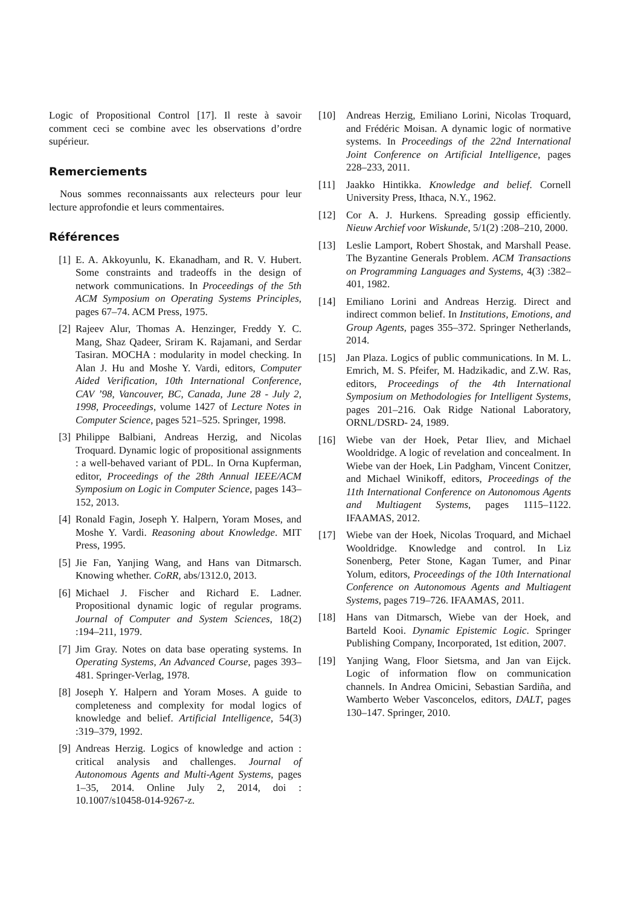Logic of Propositional Control [17]. Il reste à savoir comment ceci se combine avec les observations d’ordre supérieur.
Remerciements
Nous sommes reconnaissants aux relecteurs pour leur lecture approfondie et leurs commentaires.
Références
[1] E. A. Akkoyunlu, K. Ekanadham, and R. V. Hubert. Some constraints and tradeoffs in the design of network communications. In Proceedings of the 5th ACM Symposium on Operating Systems Principles, pages 67–74. ACM Press, 1975.
[2] Rajeev Alur, Thomas A. Henzinger, Freddy Y. C. Mang, Shaz Qadeer, Sriram K. Rajamani, and Serdar Tasiran. MOCHA : modularity in model checking. In Alan J. Hu and Moshe Y. Vardi, editors, Computer Aided Verification, 10th International Conference, CAV ’98, Vancouver, BC, Canada, June 28 - July 2, 1998, Proceedings, volume 1427 of Lecture Notes in Computer Science, pages 521–525. Springer, 1998.
[3] Philippe Balbiani, Andreas Herzig, and Nicolas Troquard. Dynamic logic of propositional assignments : a well-behaved variant of PDL. In Orna Kupferman, editor, Proceedings of the 28th Annual IEEE/ACM Symposium on Logic in Computer Science, pages 143–152, 2013.
[4] Ronald Fagin, Joseph Y. Halpern, Yoram Moses, and Moshe Y. Vardi. Reasoning about Knowledge. MIT Press, 1995.
[5] Jie Fan, Yanjing Wang, and Hans van Ditmarsch. Knowing whether. CoRR, abs/1312.0, 2013.
[6] Michael J. Fischer and Richard E. Ladner. Propositional dynamic logic of regular programs. Journal of Computer and System Sciences, 18(2) :194–211, 1979.
[7] Jim Gray. Notes on data base operating systems. In Operating Systems, An Advanced Course, pages 393–481. Springer-Verlag, 1978.
[8] Joseph Y. Halpern and Yoram Moses. A guide to completeness and complexity for modal logics of knowledge and belief. Artificial Intelligence, 54(3) :319–379, 1992.
[9] Andreas Herzig. Logics of knowledge and action : critical analysis and challenges. Journal of Autonomous Agents and Multi-Agent Systems, pages 1–35, 2014. Online July 2, 2014, doi : 10.1007/s10458-014-9267-z.
[10] Andreas Herzig, Emiliano Lorini, Nicolas Troquard, and Frédéric Moisan. A dynamic logic of normative systems. In Proceedings of the 22nd International Joint Conference on Artificial Intelligence, pages 228–233, 2011.
[11] Jaakko Hintikka. Knowledge and belief. Cornell University Press, Ithaca, N.Y., 1962.
[12] Cor A. J. Hurkens. Spreading gossip efficiently. Nieuw Archief voor Wiskunde, 5/1(2) :208–210, 2000.
[13] Leslie Lamport, Robert Shostak, and Marshall Pease. The Byzantine Generals Problem. ACM Transactions on Programming Languages and Systems, 4(3) :382–401, 1982.
[14] Emiliano Lorini and Andreas Herzig. Direct and indirect common belief. In Institutions, Emotions, and Group Agents, pages 355–372. Springer Netherlands, 2014.
[15] Jan Plaza. Logics of public communications. In M. L. Emrich, M. S. Pfeifer, M. Hadzikadic, and Z.W. Ras, editors, Proceedings of the 4th International Symposium on Methodologies for Intelligent Systems, pages 201–216. Oak Ridge National Laboratory, ORNL/DSRD- 24, 1989.
[16] Wiebe van der Hoek, Petar Iliev, and Michael Wooldridge. A logic of revelation and concealment. In Wiebe van der Hoek, Lin Padgham, Vincent Conitzer, and Michael Winikoff, editors, Proceedings of the 11th International Conference on Autonomous Agents and Multiagent Systems, pages 1115–1122. IFAAMAS, 2012.
[17] Wiebe van der Hoek, Nicolas Troquard, and Michael Wooldridge. Knowledge and control. In Liz Sonenberg, Peter Stone, Kagan Tumer, and Pinar Yolum, editors, Proceedings of the 10th International Conference on Autonomous Agents and Multiagent Systems, pages 719–726. IFAAMAS, 2011.
[18] Hans van Ditmarsch, Wiebe van der Hoek, and Barteld Kooi. Dynamic Epistemic Logic. Springer Publishing Company, Incorporated, 1st edition, 2007.
[19] Yanjing Wang, Floor Sietsma, and Jan van Eijck. Logic of information flow on communication channels. In Andrea Omicini, Sebastian Sardiña, and Wamberto Weber Vasconcelos, editors, DALT, pages 130–147. Springer, 2010.